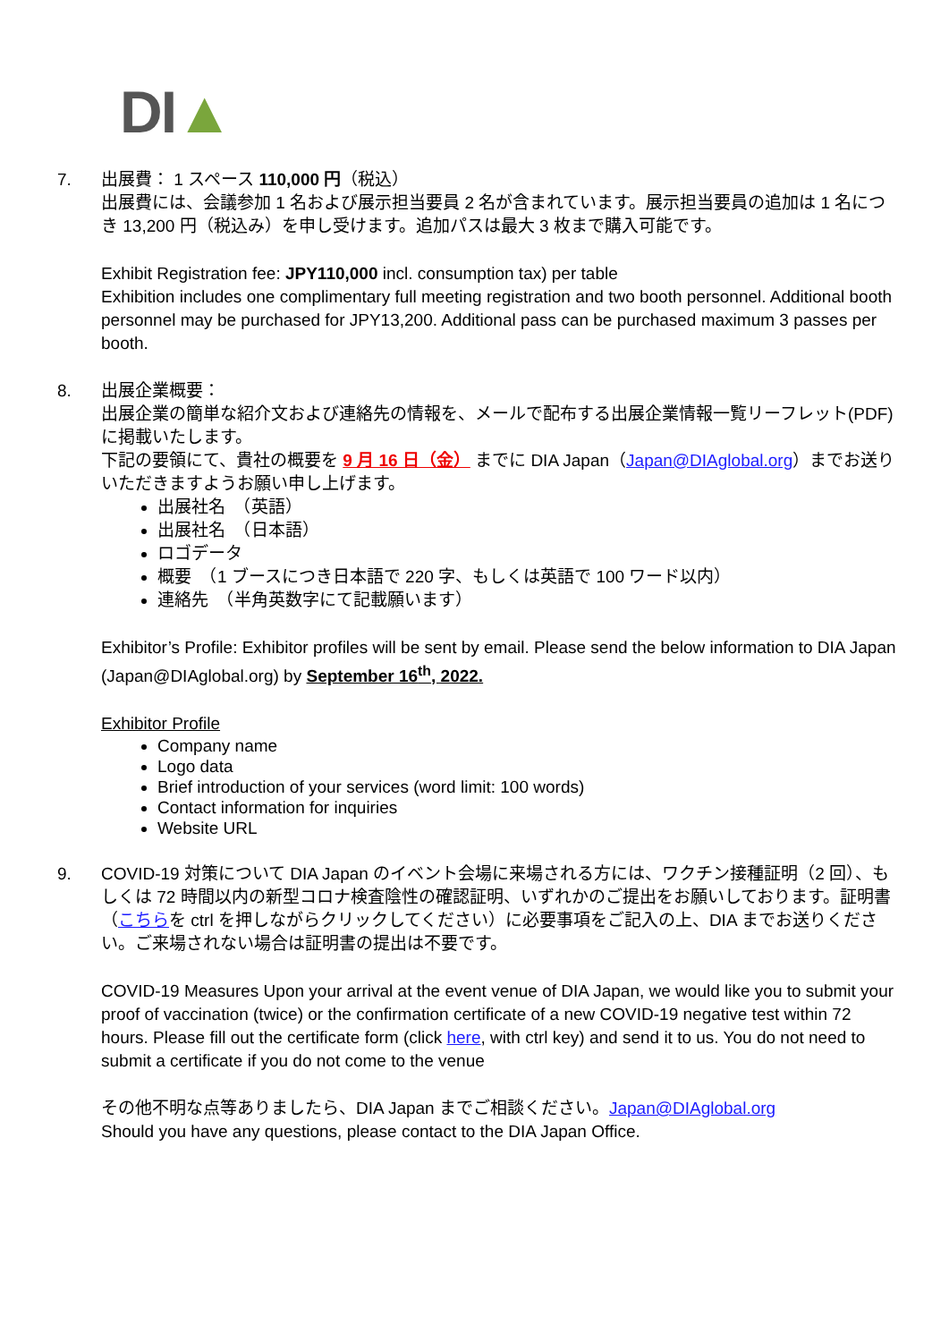DI▲
7. 出展費： 1 スペース 110,000 円（税込）
出展費には、会議参加 1 名および展示担当要員 2 名が含まれています。展示担当要員の追加は 1 名につき 13,200 円（税込み）を申し受けます。追加パスは最大 3 枚まで購入可能です。
Exhibit Registration fee: JPY110,000 incl. consumption tax) per table
Exhibition includes one complimentary full meeting registration and two booth personnel. Additional booth personnel may be purchased for JPY13,200. Additional pass can be purchased maximum 3 passes per booth.
8. 出展企業概要：
出展企業の簡単な紹介文および連絡先の情報を、メールで配布する出展企業情報一覧リーフレット(PDF)に掲載いたします。
下記の要領にて、貴社の概要を 9 月 16 日（金） までに DIA Japan（Japan@DIAglobal.org）までお送りいただきますようお願い申し上げます。
出展社名　（英語）
出展社名　（日本語）
ロゴデータ
概要　（1 ブースにつき日本語で 220 字、もしくは英語で 100 ワード以内）
連絡先　（半角英数字にて記載願います）
Exhibitor’s Profile: Exhibitor profiles will be sent by email. Please send the below information to DIA Japan (Japan@DIAglobal.org) by September 16<sup>th</sup>, 2022.
Exhibitor Profile
Company name
Logo data
Brief introduction of your services (word limit: 100 words)
Contact information for inquiries
Website URL
9. COVID-19 対策について DIA Japan のイベント会場に来場される方には、ワクチン接種証明（2 回）、もしくは 72 時間以内の新型コロナ検査陰性の確認証明、いずれかのご提出をお願いしております。証明書（こちらを ctrl を押しながらクリックしてください）に必要事項をご記入の上、DIA までお送りください。ご来場されない場合は証明書の提出は不要です。
COVID-19 Measures Upon your arrival at the event venue of DIA Japan, we would like you to submit your proof of vaccination (twice) or the confirmation certificate of a new COVID-19 negative test within 72 hours. Please fill out the certificate form (click here, with ctrl key) and send it to us. You do not need to submit a certificate if you do not come to the venue
その他不明な点等ありましたら、DIA Japan までご相談ください。Japan@DIAglobal.org
Should you have any questions, please contact to the DIA Japan Office.